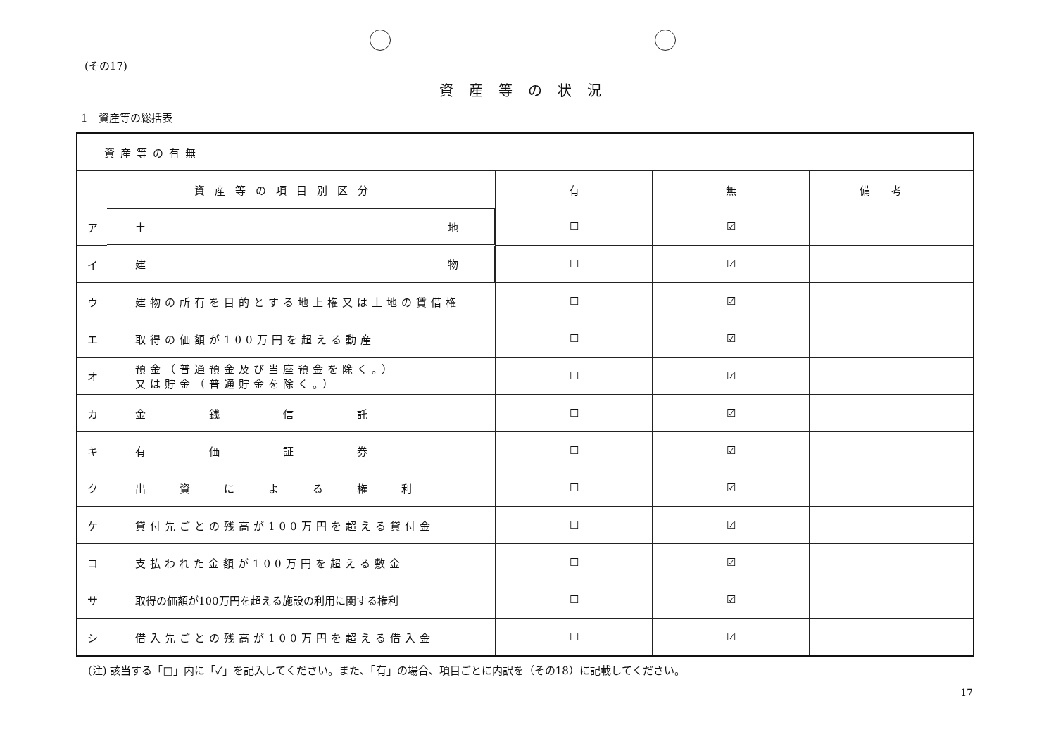(その17)
資産等の状況
1　資産等の総括表
| 資産等の有無 | | | | |
| 資産等の項目別区分 | | 有 | 無 | 備考 |
| ア | 土 地 | ☐ | ☑ | |
| イ | 建 物 | ☐ | ☑ | |
| ウ | 建物の所有を目的とする地上権又は土地の賃借権 | ☐ | ☑ | |
| エ | 取得の価額が100万円を超える動産 | ☐ | ☑ | |
| オ | 預金（普通預金及び当座預金を除く。） 又は貯金（普通貯金を除く。） | ☐ | ☑ | |
| カ | 金 銭 信 託 | ☐ | ☑ | |
| キ | 有 価 証 券 | ☐ | ☑ | |
| ク | 出 資 に よ る 権 利 | ☐ | ☑ | |
| ケ | 貸付先ごとの残高が100万円を超える貸付金 | ☐ | ☑ | |
| コ | 支払われた金額が100万円を超える敷金 | ☐ | ☑ | |
| サ | 取得の価額が100万円を超える施設の利用に関する権利 | ☐ | ☑ | |
| シ | 借入先ごとの残高が100万円を超える借入金 | ☐ | ☑ | |
(注) 該当する「□」内に「✓」を記入してください。また、「有」の場合、項目ごとに内訳を（その18）に記載してください。
17